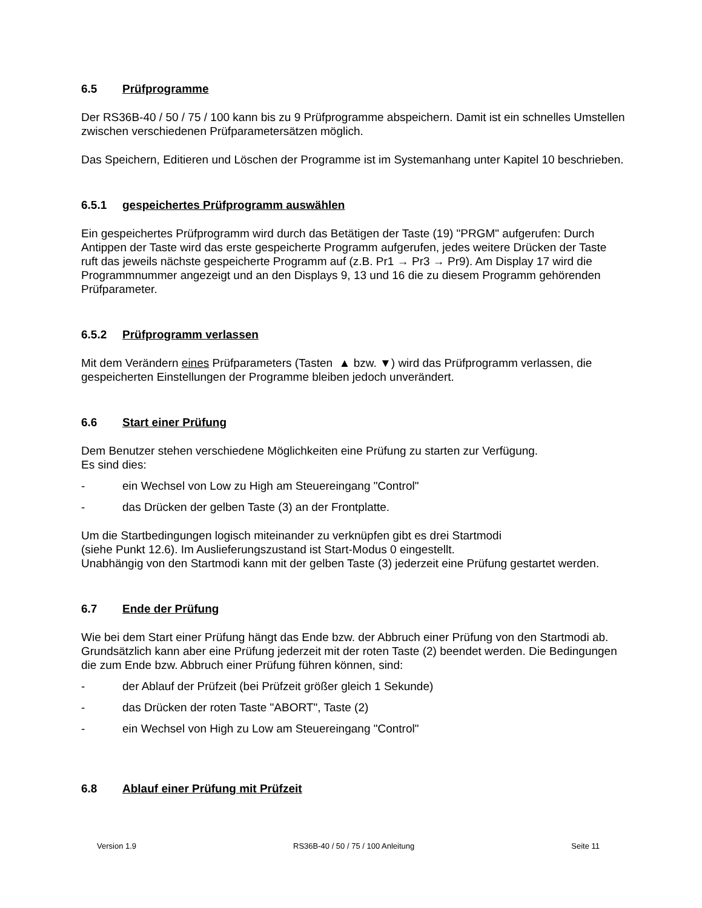6.5 Prüfprogramme
Der RS36B-40 / 50 / 75 / 100 kann bis zu 9 Prüfprogramme abspeichern. Damit ist ein schnelles Umstellen zwischen verschiedenen Prüfparametersätzen möglich.
Das Speichern, Editieren und Löschen der Programme ist im Systemanhang unter Kapitel 10 beschrieben.
6.5.1 gespeichertes Prüfprogramm auswählen
Ein gespeichertes Prüfprogramm wird durch das Betätigen der Taste (19) "PRGM" aufgerufen: Durch Antippen der Taste wird das erste gespeicherte Programm aufgerufen, jedes weitere Drücken der Taste ruft das jeweils nächste gespeicherte Programm auf (z.B. Pr1 → Pr3 → Pr9). Am Display 17 wird die Programmnummer angezeigt und an den Displays 9, 13 und 16 die zu diesem Programm gehörenden Prüfparameter.
6.5.2 Prüfprogramm verlassen
Mit dem Verändern eines Prüfparameters (Tasten ▲ bzw. ▼) wird das Prüfprogramm verlassen, die gespeicherten Einstellungen der Programme bleiben jedoch unverändert.
6.6 Start einer Prüfung
Dem Benutzer stehen verschiedene Möglichkeiten eine Prüfung zu starten zur Verfügung.
Es sind dies:
- ein Wechsel von Low zu High am Steuereingang "Control"
- das Drücken der gelben Taste (3) an der Frontplatte.
Um die Startbedingungen logisch miteinander zu verknüpfen gibt es drei Startmodi
(siehe Punkt 12.6). Im Auslieferungszustand ist Start-Modus 0 eingestellt.
Unabhängig von den Startmodi kann mit der gelben Taste (3) jederzeit eine Prüfung gestartet werden.
6.7 Ende der Prüfung
Wie bei dem Start einer Prüfung hängt das Ende bzw. der Abbruch einer Prüfung von den Startmodi ab. Grundsätzlich kann aber eine Prüfung jederzeit mit der roten Taste (2) beendet werden. Die Bedingungen die zum Ende bzw. Abbruch einer Prüfung führen können, sind:
- der Ablauf der Prüfzeit (bei Prüfzeit größer gleich 1 Sekunde)
- das Drücken der roten Taste "ABORT", Taste (2)
- ein Wechsel von High zu Low am Steuereingang "Control"
6.8 Ablauf einer Prüfung mit Prüfzeit
Version 1.9 RS36B-40 / 50 / 75 / 100 Anleitung Seite 11